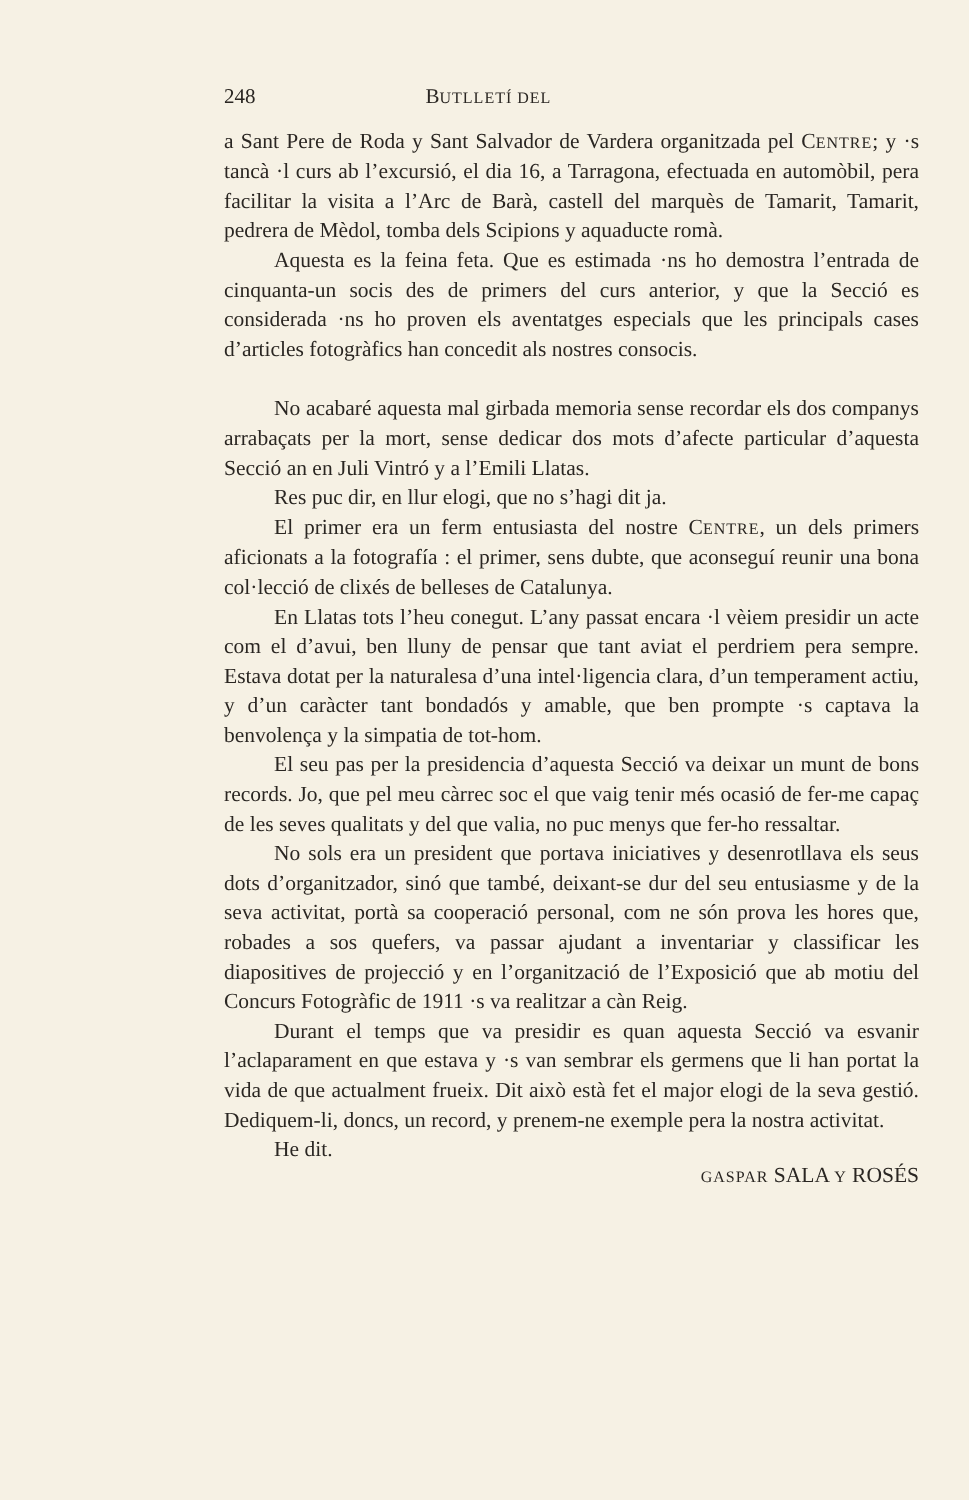248 BUTLLETÍ DEL
a Sant Pere de Roda y Sant Salvador de Vardera organitzada pel CENTRE; y ·s tancà ·l curs ab l’excursió, el dia 16, a Tarragona, efectuada en automòbil, pera facilitar la visita a l’Arc de Barà, castell del marquès de Tamarit, Tamarit, pedrera de Mèdol, tomba dels Scipions y aquaducte romà.
Aquesta es la feina feta. Que es estimada ·ns ho demostra l’entrada de cinquanta-un socis des de primers del curs anterior, y que la Secció es considerada ·ns ho proven els aventatges especials que les principals cases d’articles fotogràfics han concedit als nostres consocis.
No acabaré aquesta mal girbada memoria sense recordar els dos companys arrabaçats per la mort, sense dedicar dos mots d’afecte particular d’aquesta Secció an en Juli Vintró y a l’Emili Llatas.
Res puc dir, en llur elogi, que no s’hagi dit ja.
El primer era un ferm entusiasta del nostre CENTRE, un dels primers aficionats a la fotografía : el primer, sens dubte, que aconseguí reunir una bona col·lecció de clixés de belleses de Catalunya.
En Llatas tots l’heu conegut. L’any passat encara ·l vèiem presidir un acte com el d’avui, ben lluny de pensar que tant aviat el perdriem pera sempre. Estava dotat per la naturalesa d’una intel·ligencia clara, d’un temperament actiu, y d’un caràcter tant bondadós y amable, que ben prompte ·s captava la benvolença y la simpatia de tot-hom.
El seu pas per la presidencia d’aquesta Secció va deixar un munt de bons records. Jo, que pel meu càrrec soc el que vaig tenir més ocasió de fer-me capaç de les seves qualitats y del que valia, no puc menys que fer-ho ressaltar.
No sols era un president que portava iniciatives y desenrotllava els seus dots d’organitzador, sinó que també, deixant-se dur del seu entusiasme y de la seva activitat, portà sa cooperació personal, com ne són prova les hores que, robades a sos quefers, va passar ajudant a inventariar y classificar les diapositives de projecció y en l’organització de l’Exposició que ab motiu del Concurs Fotogràfic de 1911 ·s va realitzar a càn Reig.
Durant el temps que va presidir es quan aquesta Secció va esvanir l’aclaparament en que estava y ·s van sembrar els germens que li han portat la vida de que actualment frueix. Dit això està fet el major elogi de la seva gestió. Dediquem-li, doncs, un record, y prenem-ne exemple pera la nostra activitat.
He dit.
GASPAR SALA Y ROSÉS